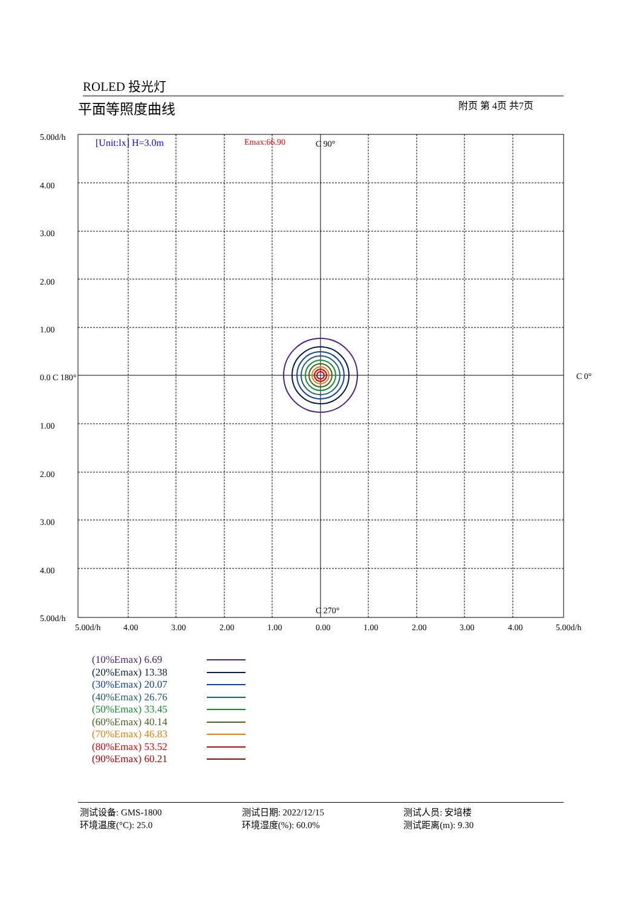ROLED 投光灯
平面等照度曲线 附页 第 4页 共7页
[Unit:lx] H=3.0m
Emax:66.90
C 90°
C 270°
C 0°
5.00d/h
4.00
3.00
2.00
1.00
0.0 C 180°
1.00
2.00
3.00
4.00
5.00d/h
5.00d/h
4.00
3.00
2.00
1.00
0.00
1.00
2.00
3.00
4.00
5.00d/h
(10%Emax) 6.69
(20%Emax) 13.38
(30%Emax) 20.07
(40%Emax) 26.76
(50%Emax) 33.45
(60%Emax) 40.14
(70%Emax) 46.83
(80%Emax) 53.52
(90%Emax) 60.21
测试设备: GMS-1800
环境温度(°C): 25.0
测试日期: 2022/12/15
环境湿度(%): 60.0%
测试人员: 安培楼
测试距离(m): 9.30